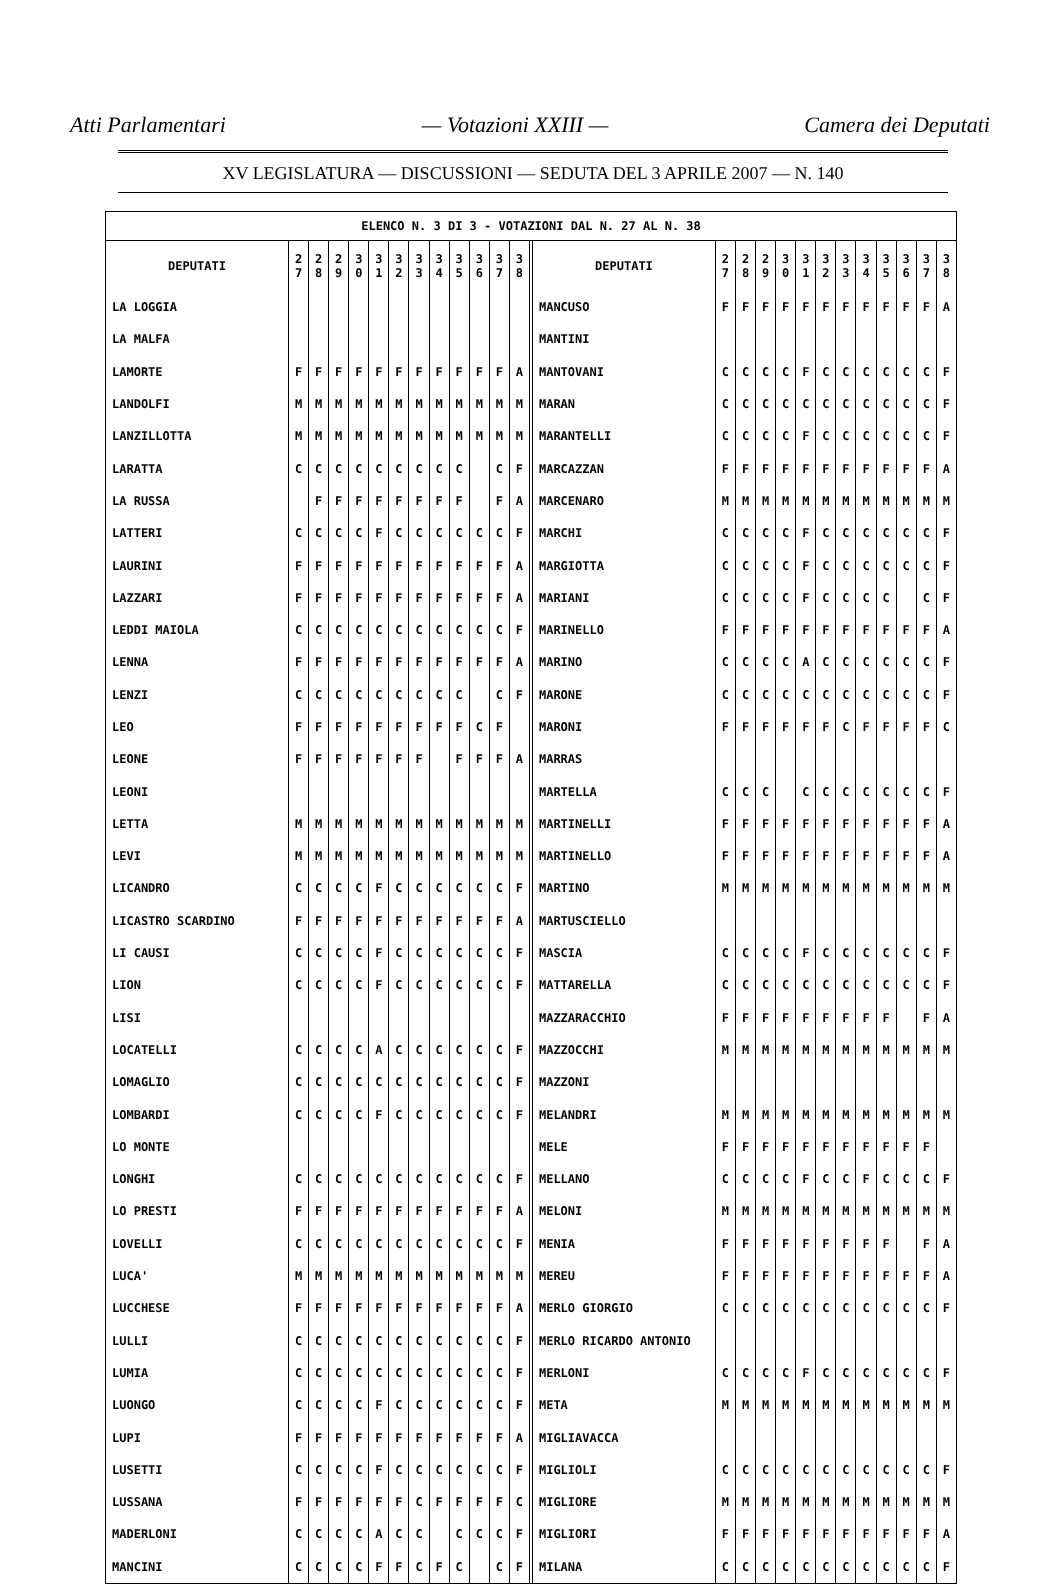Atti Parlamentari — Votazioni XXIII — Camera dei Deputati
XV LEGISLATURA — DISCUSSIONI — SEDUTA DEL 3 APRILE 2007 — N. 140
| ELENCO N. 3 DI 3 - VOTAZIONI DAL N. 27 AL N. 38 | | | | | | | | | | | | | | | | | | | | | | | | | | |
| DEPUTATI | 2 7 | 2 8 | 2 9 | 3 0 | 3 1 | 3 2 | 3 3 | 3 4 | 3 5 | 3 6 | 3 7 | 3 8 | | DEPUTATI | 2 7 | 2 8 | 2 9 | 3 0 | 3 1 | 3 2 | 3 3 | 3 4 | 3 5 | 3 6 | 3 7 | 3 8 |
| LA LOGGIA | | | | | | | | | | | | | | MANCUSO | F | F | F | F | F | F | F | F | F | F | F | A |
| LA MALFA | | | | | | | | | | | | | | MANTINI | | | | | | | | | | | | |
| LAMORTE | F | F | F | F | F | F | F | F | F | F | F | A | | MANTOVANI | C | C | C | C | F | C | C | C | C | C | C | F |
| LANDOLFI | M | M | M | M | M | M | M | M | M | M | M | M | | MARAN | C | C | C | C | C | C | C | C | C | C | C | F |
| LANZILLOTTA | M | M | M | M | M | M | M | M | M | M | M | M | | MARANTELLI | C | C | C | C | F | C | C | C | C | C | C | F |
| LARATTA | C | C | C | C | C | C | C | C | C | | C | F | | MARCAZZAN | F | F | F | F | F | F | F | F | F | F | F | A |
| LA RUSSA | | F | F | F | F | F | F | F | F | | F | A | | MARCENARO | M | M | M | M | M | M | M | M | M | M | M | M |
| LATTERI | C | C | C | C | F | C | C | C | C | C | C | F | | MARCHI | C | C | C | C | F | C | C | C | C | C | C | F |
| LAURINI | F | F | F | F | F | F | F | F | F | F | F | A | | MARGIOTTA | C | C | C | C | F | C | C | C | C | C | C | F |
| LAZZARI | F | F | F | F | F | F | F | F | F | F | F | A | | MARIANI | C | C | C | C | F | C | C | C | C | | C | F |
| LEDDI MAIOLA | C | C | C | C | C | C | C | C | C | C | C | F | | MARINELLO | F | F | F | F | F | F | F | F | F | F | F | A |
| LENNA | F | F | F | F | F | F | F | F | F | F | F | A | | MARINO | C | C | C | C | A | C | C | C | C | C | C | F |
| LENZI | C | C | C | C | C | C | C | C | C | | C | F | | MARONE | C | C | C | C | C | C | C | C | C | C | C | F |
| LEO | F | F | F | F | F | F | F | F | F | C | F | | | MARONI | F | F | F | F | F | F | C | F | F | F | F | C |
| LEONE | F | F | F | F | F | F | F | | F | F | F | A | | MARRAS | | | | | | | | | | | | |
| LEONI | | | | | | | | | | | | | | MARTELLA | C | C | C | | C | C | C | C | C | C | C | F |
| LETTA | M | M | M | M | M | M | M | M | M | M | M | M | | MARTINELLI | F | F | F | F | F | F | F | F | F | F | F | A |
| LEVI | M | M | M | M | M | M | M | M | M | M | M | M | | MARTINELLO | F | F | F | F | F | F | F | F | F | F | F | A |
| LICANDRO | C | C | C | C | F | C | C | C | C | C | C | F | | MARTINO | M | M | M | M | M | M | M | M | M | M | M | M |
| LICASTRO SCARDINO | F | F | F | F | F | F | F | F | F | F | F | A | | MARTUSCIELLO | | | | | | | | | | | | |
| LI CAUSI | C | C | C | C | F | C | C | C | C | C | C | F | | MASCIA | C | C | C | C | F | C | C | C | C | C | C | F |
| LION | C | C | C | C | F | C | C | C | C | C | C | F | | MATTARELLA | C | C | C | C | C | C | C | C | C | C | C | F |
| LISI | | | | | | | | | | | | | | MAZZARACCHIO | F | F | F | F | F | F | F | F | F | | F | A |
| LOCATELLI | C | C | C | C | A | C | C | C | C | C | C | F | | MAZZOCCHI | M | M | M | M | M | M | M | M | M | M | M | M |
| LOMAGLIO | C | C | C | C | C | C | C | C | C | C | C | F | | MAZZONI | | | | | | | | | | | | |
| LOMBARDI | C | C | C | C | F | C | C | C | C | C | C | F | | MELANDRI | M | M | M | M | M | M | M | M | M | M | M | M |
| LO MONTE | | | | | | | | | | | | | | MELE | F | F | F | F | F | F | F | F | F | F | F | |
| LONGHI | C | C | C | C | C | C | C | C | C | C | C | F | | MELLANO | C | C | C | C | F | C | C | F | C | C | C | F |
| LO PRESTI | F | F | F | F | F | F | F | F | F | F | F | A | | MELONI | M | M | M | M | M | M | M | M | M | M | M | M |
| LOVELLI | C | C | C | C | C | C | C | C | C | C | C | F | | MENIA | F | F | F | F | F | F | F | F | F | | F | A |
| LUCA' | M | M | M | M | M | M | M | M | M | M | M | M | | MEREU | F | F | F | F | F | F | F | F | F | F | F | A |
| LUCCHESE | F | F | F | F | F | F | F | F | F | F | F | A | | MERLO GIORGIO | C | C | C | C | C | C | C | C | C | C | C | F |
| LULLI | C | C | C | C | C | C | C | C | C | C | C | F | | MERLO RICARDO ANTONIO | | | | | | | | | | | | |
| LUMIA | C | C | C | C | C | C | C | C | C | C | C | F | | MERLONI | C | C | C | C | F | C | C | C | C | C | C | F |
| LUONGO | C | C | C | C | F | C | C | C | C | C | C | F | | META | M | M | M | M | M | M | M | M | M | M | M | M |
| LUPI | F | F | F | F | F | F | F | F | F | F | F | A | | MIGLIAVACCA | | | | | | | | | | | | |
| LUSETTI | C | C | C | C | F | C | C | C | C | C | C | F | | MIGLIOLI | C | C | C | C | C | C | C | C | C | C | C | F |
| LUSSANA | F | F | F | F | F | F | C | F | F | F | F | C | | MIGLIORE | M | M | M | M | M | M | M | M | M | M | M | M |
| MADERLONI | C | C | C | C | A | C | C | | C | C | C | F | | MIGLIORI | F | F | F | F | F | F | F | F | F | F | F | A |
| MANCINI | C | C | C | C | F | F | C | F | C | | C | F | | MILANA | C | C | C | C | C | C | C | C | C | C | C | F |